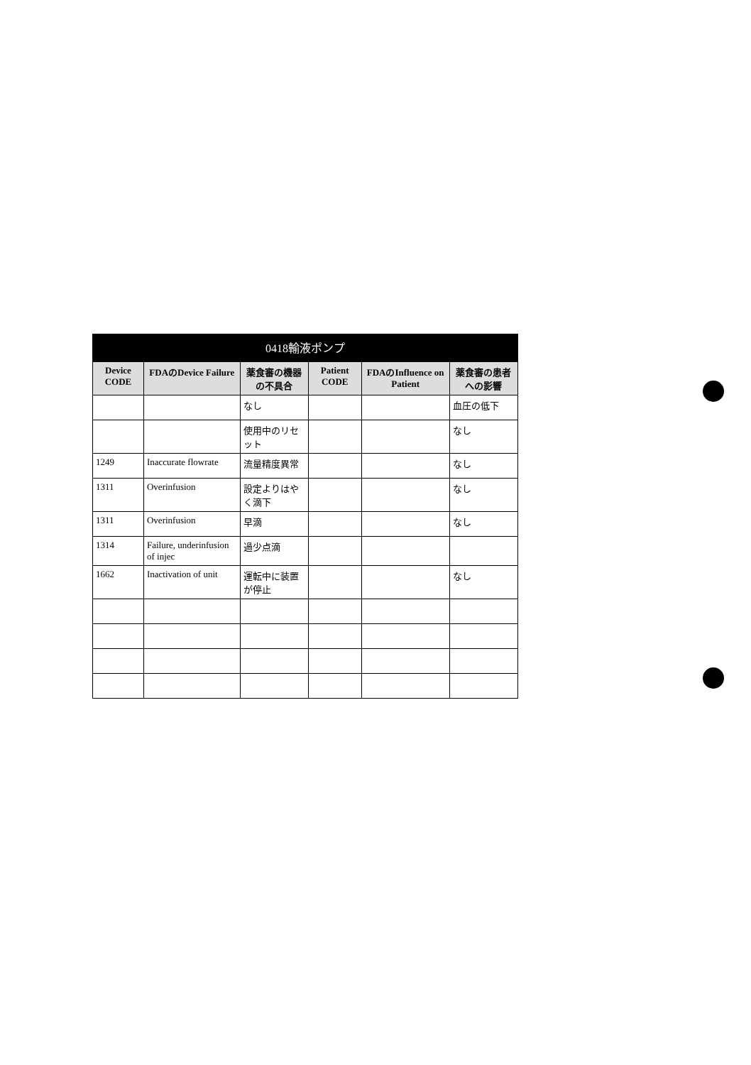| 0418輸液ポンプ | | | | | |
| Device CODE | FDAのDevice Failure | 薬食審の機器の不具合 | Patient CODE | FDAのInfluence on Patient | 薬食審の患者への影響 |
| | | なし | | | 血圧の低下 |
| | | 使用中のリセット | | | なし |
| 1249 | Inaccurate flowrate | 流量精度異常 | | | なし |
| 1311 | Overinfusion | 設定よりはやく滴下 | | | なし |
| 1311 | Overinfusion | 早滴 | | | なし |
| 1314 | Failure, underinfusion of injec | 過少点滴 | | | |
| 1662 | Inactivation of unit | 運転中に装置が停止 | | | なし |